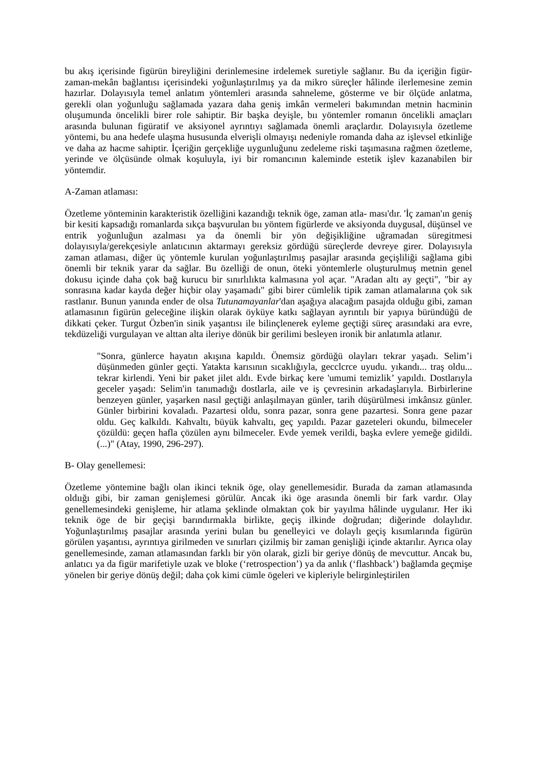bu akış içerisinde figürün bireyliğini derinlemesine irdelemek suretiyle sağlanır. Bu da içeriğin figür-zaman-mekân bağlantısı içerisindeki yoğunlaştırılmış ya da mikro süreçler hâlinde ilerlemesine zemin hazırlar. Dolayısıyla temel anlatım yöntemleri arasında sahneleme, gösterme ve bir ölçüde anlatma, gerekli olan yoğunluğu sağlamada yazara daha geniş imkân vermeleri bakımından metnin hacminin oluşumunda öncelikli birer role sahiptir. Bir başka deyişle, bıı yöntemler romanın öncelikli amaçları arasında bulunan figüratif ve aksiyonel ayrıntıyı sağlamada önemli araçlardır. Dolayısıyla özetleme yöntemi, bu ana hedefe ulaşma hususunda elverişli olmayışı nedeniyle romanda daha az işlevsel etkinliğe ve daha az hacme sahiptir. İçeriğin gerçekliğe uygunluğunu zedeleme riski taşımasına rağmen özetleme, yerinde ve ölçüsünde olmak koşuluyla, iyi bir romancının kaleminde estetik işlev kazanabilen bir yöntemdir.
A-Zaman atlaması:
Özetleme yönteminin karakteristik özelliğini kazandığı teknik öge, zaman atla- ması'dır. 'İç zaman'ın geniş bir kesiti kapsadığı romanlarda sıkça başvurulan bıı yöntem figürlerde ve aksiyonda duygusal, düşünsel ve entrik yoğunluğun azalması ya da önemli bir yön değişikliğine uğramadan süregitmesi dolayısıyla/gerekçesiyle anlatıcının aktarmayı gereksiz gördüğü süreçlerde devreye girer. Dolayısıyla zaman atlaması, diğer üç yöntemle kurulan yoğunlaştırılmış pasajlar arasında geçişliliği sağlama gibi önemli bir teknik yarar da sağlar. Bu özelliği de onun, öteki yöntemlerle oluşturulmuş metnin genel dokusu içinde daha çok bağ kurucu bir sınırlılıkta kalmasına yol açar. "Aradan altı ay geçti", "bir ay sonrasına kadar kayda değer hiçbir olay yaşamadı" gibi birer cümlelik tipik zaman atlamalarına çok sık rastlanır. Bunun yanında ender de olsa Tutunamayanlar'dan aşağıya alacağım pasajda olduğu gibi, zaman atlamasının figürün geleceğine ilişkin olarak öyküye katkı sağlayan ayrıntılı bir yapıya büründüğü de dikkati çeker. Turgut Özben'in sinik yaşantısı ile bilinçlenerek eyleme geçtiği süreç arasındaki ara evre, tekdüzeliği vurgulayan ve alttan alta ileriye dönük bir gerilimi besleyen ironik bir anlatımla atlanır.
"Sonra, günlerce hayatın akışına kapıldı. Önemsiz gördüğü olayları tekrar yaşadı. Selim’i düşünmeden günler geçti. Yatakta karısının sıcaklığıyla, gecclcrce uyudu. yıkandı... traş oldu... tekrar kirlendi. Yeni bir paket jilet aldı. Evde birkaç kere 'umumi temizlik’ yapıldı. Dostlarıyla geceler yaşadı: Selim'in tanımadığı dostlarla, aile ve iş çevresinin arkadaşlarıyla. Birbirlerine benzeyen günler, yaşarken nasıl geçtiği anlaşılmayan günler, tarih düşürülmesi imkânsız günler. Günler birbirini kovaladı. Pazartesi oldu, sonra pazar, sonra gene pazartesi. Sonra gene pazar oldu. Geç kalkıldı. Kahvaltı, büyük kahvaltı, geç yapıldı. Pazar gazeteleri okundu, bilmeceler çözüldü: geçen hafla çözülen aynı bilmeceler. Evde yemek verildi, başka evlere yemeğe gidildi. (...)" (Atay, 1990, 296-297).
B- Olay genellemesi:
Özetleme yöntemine bağlı olan ikinci teknik öge, olay genellemesidir. Burada da zaman atlamasında oldıığı gibi, bir zaman genişlemesi görülür. Ancak iki öge arasında önemli bir fark vardır. Olay genellemesindeki genişleme, hir atlama şeklinde olmaktan çok bir yayılma hâlinde uygulanır. Her iki teknik öge de bir geçişi barındırmakla birlikte, geçiş ilkinde doğrudan; diğerinde dolaylıdır. Yoğunlaştırılmış pasajlar arasında yerini bulan bu genelleyici ve dolaylı geçiş kısımlarında figürün görülen yaşantısı, ayrıntıya girilmeden ve sınırları çizilmiş bir zaman genişliği içinde aktarılır. Ayrıca olay genellemesinde, zaman atlamasından farklı bir yön olarak, gizli bir geriye dönüş de mevcuttur. Ancak bu, anlatıcı ya da figür marifetiyle uzak ve bloke (‘retrospection’) ya da anlık (‘flashback’) bağlamda geçmişe yönelen bir geriye dönüş değil; daha çok kimi cümle ögeleri ve kipleriyle belirginleştirilen